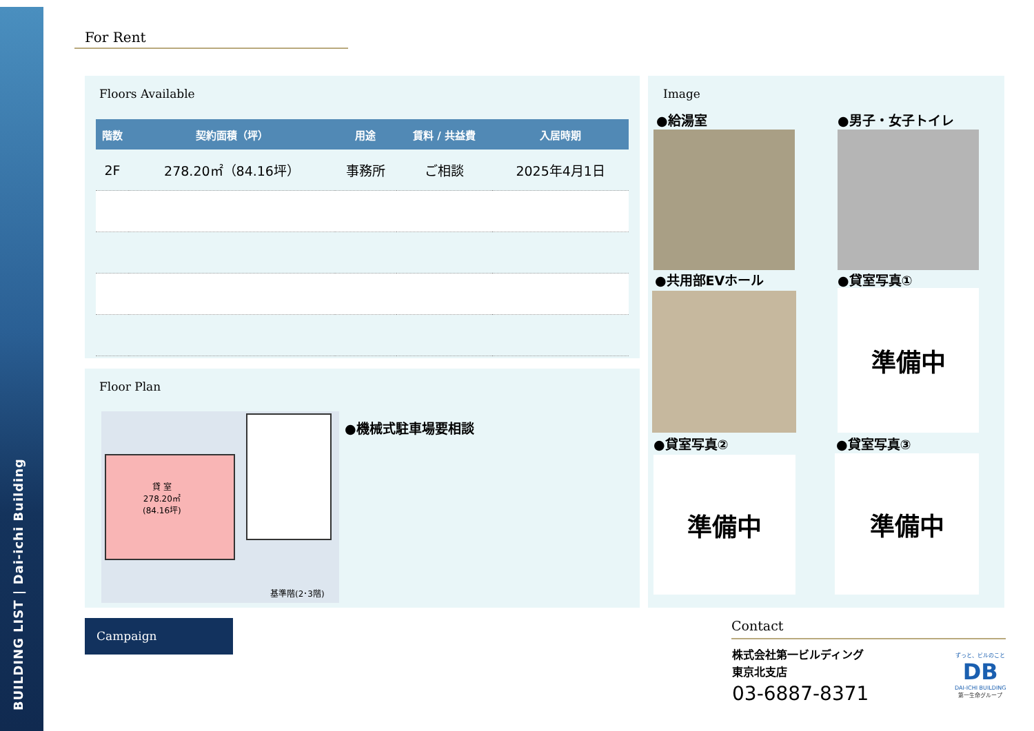BUILDING LIST | Dai-ichi Building
For Rent
Floors Available
| 階数 | 契約面積（坪） | 用途 | 賃料 / 共益費 | 入居時期 |
| --- | --- | --- | --- | --- |
| 2F | 278.20㎡（84.16坪） | 事務所 | ご相談 | 2025年4月1日 |
Floor Plan
貸 室
278.20㎡
(84.16坪)
基準階(2･3階)
●機械式駐車場要相談
Image
●給湯室 ●男子・女子トイレ
●共用部EVホール ●貸室写真①
準備中
●貸室写真② ●貸室写真③
準備中 準備中
Campaign Contact
株式会社第一ビルディング
東京北支店
03-6887-8371
ずっと、ビルのこと
DB
DAI-ICHI BUILDING
第一生命グループ